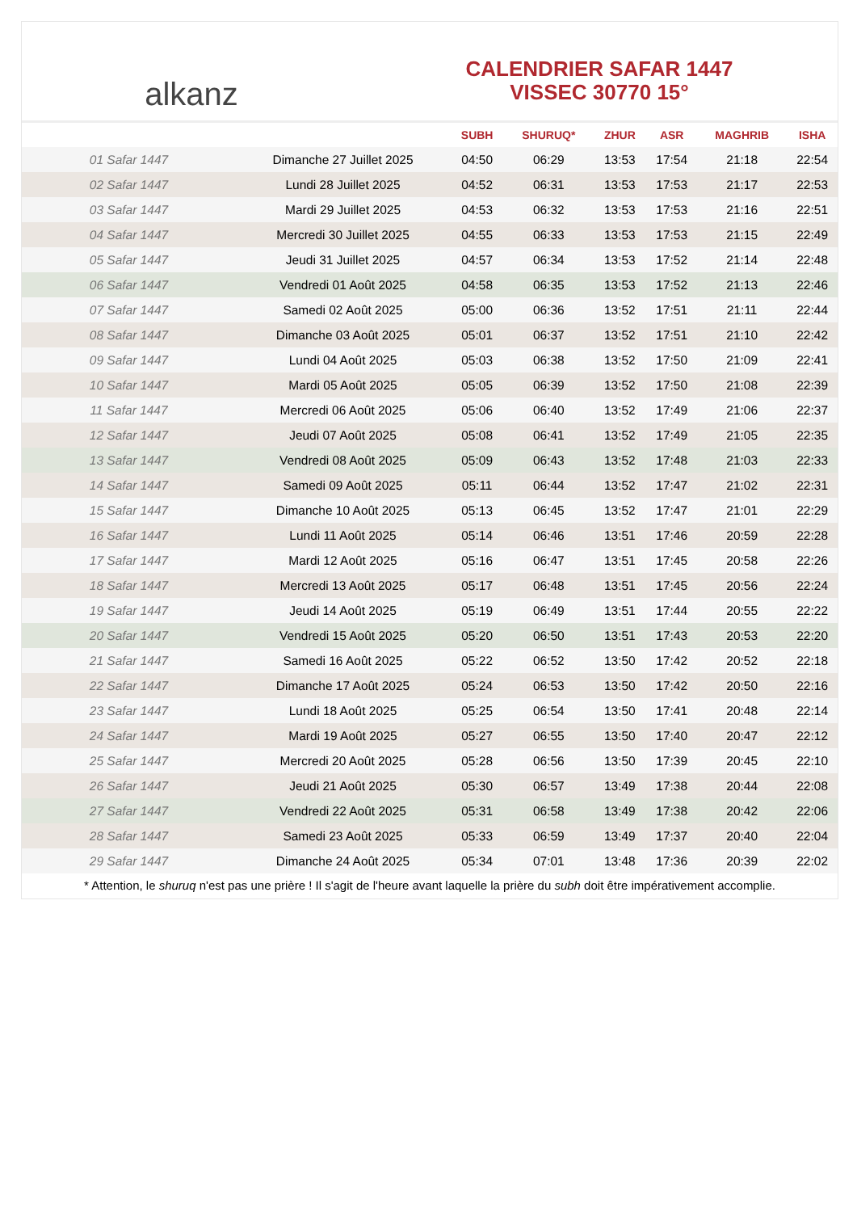alkanz
CALENDRIER SAFAR 1447
VISSEC 30770 15°
| | | SUBH | SHURUQ* | ZHUR | ASR | MAGHRIB | ISHA |
| --- | --- | --- | --- | --- | --- | --- | --- |
| 01 Safar 1447 | Dimanche 27 Juillet 2025 | 04:50 | 06:29 | 13:53 | 17:54 | 21:18 | 22:54 |
| 02 Safar 1447 | Lundi 28 Juillet 2025 | 04:52 | 06:31 | 13:53 | 17:53 | 21:17 | 22:53 |
| 03 Safar 1447 | Mardi 29 Juillet 2025 | 04:53 | 06:32 | 13:53 | 17:53 | 21:16 | 22:51 |
| 04 Safar 1447 | Mercredi 30 Juillet 2025 | 04:55 | 06:33 | 13:53 | 17:53 | 21:15 | 22:49 |
| 05 Safar 1447 | Jeudi 31 Juillet 2025 | 04:57 | 06:34 | 13:53 | 17:52 | 21:14 | 22:48 |
| 06 Safar 1447 | Vendredi 01 Août 2025 | 04:58 | 06:35 | 13:53 | 17:52 | 21:13 | 22:46 |
| 07 Safar 1447 | Samedi 02 Août 2025 | 05:00 | 06:36 | 13:52 | 17:51 | 21:11 | 22:44 |
| 08 Safar 1447 | Dimanche 03 Août 2025 | 05:01 | 06:37 | 13:52 | 17:51 | 21:10 | 22:42 |
| 09 Safar 1447 | Lundi 04 Août 2025 | 05:03 | 06:38 | 13:52 | 17:50 | 21:09 | 22:41 |
| 10 Safar 1447 | Mardi 05 Août 2025 | 05:05 | 06:39 | 13:52 | 17:50 | 21:08 | 22:39 |
| 11 Safar 1447 | Mercredi 06 Août 2025 | 05:06 | 06:40 | 13:52 | 17:49 | 21:06 | 22:37 |
| 12 Safar 1447 | Jeudi 07 Août 2025 | 05:08 | 06:41 | 13:52 | 17:49 | 21:05 | 22:35 |
| 13 Safar 1447 | Vendredi 08 Août 2025 | 05:09 | 06:43 | 13:52 | 17:48 | 21:03 | 22:33 |
| 14 Safar 1447 | Samedi 09 Août 2025 | 05:11 | 06:44 | 13:52 | 17:47 | 21:02 | 22:31 |
| 15 Safar 1447 | Dimanche 10 Août 2025 | 05:13 | 06:45 | 13:52 | 17:47 | 21:01 | 22:29 |
| 16 Safar 1447 | Lundi 11 Août 2025 | 05:14 | 06:46 | 13:51 | 17:46 | 20:59 | 22:28 |
| 17 Safar 1447 | Mardi 12 Août 2025 | 05:16 | 06:47 | 13:51 | 17:45 | 20:58 | 22:26 |
| 18 Safar 1447 | Mercredi 13 Août 2025 | 05:17 | 06:48 | 13:51 | 17:45 | 20:56 | 22:24 |
| 19 Safar 1447 | Jeudi 14 Août 2025 | 05:19 | 06:49 | 13:51 | 17:44 | 20:55 | 22:22 |
| 20 Safar 1447 | Vendredi 15 Août 2025 | 05:20 | 06:50 | 13:51 | 17:43 | 20:53 | 22:20 |
| 21 Safar 1447 | Samedi 16 Août 2025 | 05:22 | 06:52 | 13:50 | 17:42 | 20:52 | 22:18 |
| 22 Safar 1447 | Dimanche 17 Août 2025 | 05:24 | 06:53 | 13:50 | 17:42 | 20:50 | 22:16 |
| 23 Safar 1447 | Lundi 18 Août 2025 | 05:25 | 06:54 | 13:50 | 17:41 | 20:48 | 22:14 |
| 24 Safar 1447 | Mardi 19 Août 2025 | 05:27 | 06:55 | 13:50 | 17:40 | 20:47 | 22:12 |
| 25 Safar 1447 | Mercredi 20 Août 2025 | 05:28 | 06:56 | 13:50 | 17:39 | 20:45 | 22:10 |
| 26 Safar 1447 | Jeudi 21 Août 2025 | 05:30 | 06:57 | 13:49 | 17:38 | 20:44 | 22:08 |
| 27 Safar 1447 | Vendredi 22 Août 2025 | 05:31 | 06:58 | 13:49 | 17:38 | 20:42 | 22:06 |
| 28 Safar 1447 | Samedi 23 Août 2025 | 05:33 | 06:59 | 13:49 | 17:37 | 20:40 | 22:04 |
| 29 Safar 1447 | Dimanche 24 Août 2025 | 05:34 | 07:01 | 13:48 | 17:36 | 20:39 | 22:02 |
* Attention, le shuruq n'est pas une prière ! Il s'agit de l'heure avant laquelle la prière du subh doit être impérativement accomplie.